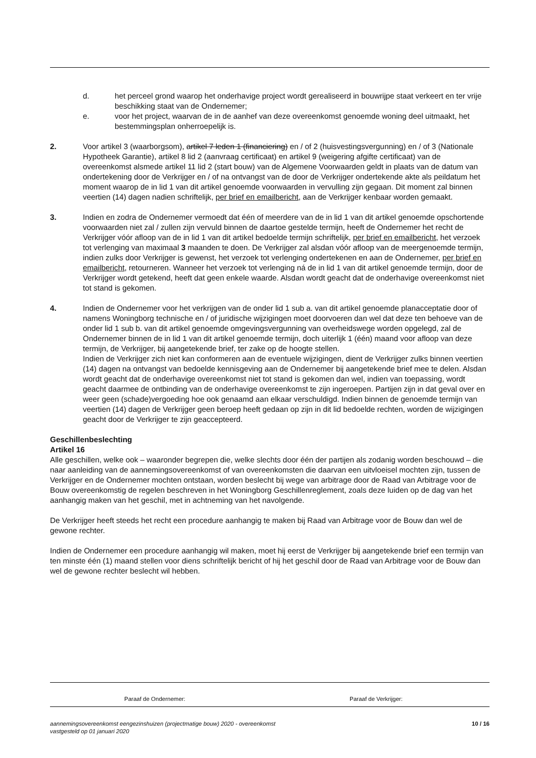d. het perceel grond waarop het onderhavige project wordt gerealiseerd in bouwrijpe staat verkeert en ter vrije beschikking staat van de Ondernemer;
e. voor het project, waarvan de in de aanhef van deze overeenkomst genoemde woning deel uitmaakt, het bestemmingsplan onherroepelijk is.
2. Voor artikel 3 (waarborgsom), artikel 7 leden 1 (financiering) en / of 2 (huisvestingsvergunning) en / of 3 (Nationale Hypotheek Garantie), artikel 8 lid 2 (aanvraag certificaat) en artikel 9 (weigering afgifte certificaat) van de overeenkomst alsmede artikel 11 lid 2 (start bouw) van de Algemene Voorwaarden geldt in plaats van de datum van ondertekening door de Verkrijger en / of na ontvangst van de door de Verkrijger ondertekende akte als peildatum het moment waarop de in lid 1 van dit artikel genoemde voorwaarden in vervulling zijn gegaan. Dit moment zal binnen veertien (14) dagen nadien schriftelijk, per brief en emailbericht, aan de Verkrijger kenbaar worden gemaakt.
3. Indien en zodra de Ondernemer vermoedt dat één of meerdere van de in lid 1 van dit artikel genoemde opschortende voorwaarden niet zal / zullen zijn vervuld binnen de daartoe gestelde termijn, heeft de Ondernemer het recht de Verkrijger vóór afloop van de in lid 1 van dit artikel bedoelde termijn schriftelijk, per brief en emailbericht, het verzoek tot verlenging van maximaal 3 maanden te doen. De Verkrijger zal alsdan vóór afloop van de meergenoemde termijn, indien zulks door Verkrijger is gewenst, het verzoek tot verlenging ondertekenen en aan de Ondernemer, per brief en emailbericht, retourneren. Wanneer het verzoek tot verlenging ná de in lid 1 van dit artikel genoemde termijn, door de Verkrijger wordt getekend, heeft dat geen enkele waarde. Alsdan wordt geacht dat de onderhavige overeenkomst niet tot stand is gekomen.
4. Indien de Ondernemer voor het verkrijgen van de onder lid 1 sub a. van dit artikel genoemde planacceptatie door of namens Woningborg technische en / of juridische wijzigingen moet doorvoeren dan wel dat deze ten behoeve van de onder lid 1 sub b. van dit artikel genoemde omgevingsvergunning van overheidswege worden opgelegd, zal de Ondernemer binnen de in lid 1 van dit artikel genoemde termijn, doch uiterlijk 1 (één) maand voor afloop van deze termijn, de Verkrijger, bij aangetekende brief, ter zake op de hoogte stellen.
Indien de Verkrijger zich niet kan conformeren aan de eventuele wijzigingen, dient de Verkrijger zulks binnen veertien (14) dagen na ontvangst van bedoelde kennisgeving aan de Ondernemer bij aangetekende brief mee te delen. Alsdan wordt geacht dat de onderhavige overeenkomst niet tot stand is gekomen dan wel, indien van toepassing, wordt geacht daarmee de ontbinding van de onderhavige overeenkomst te zijn ingeroepen. Partijen zijn in dat geval over en weer geen (schade)vergoeding hoe ook genaamd aan elkaar verschuldigd. Indien binnen de genoemde termijn van veertien (14) dagen de Verkrijger geen beroep heeft gedaan op zijn in dit lid bedoelde rechten, worden de wijzigingen geacht door de Verkrijger te zijn geaccepteerd.
Geschillenbeslechting
Artikel 16
Alle geschillen, welke ook – waaronder begrepen die, welke slechts door één der partijen als zodanig worden beschouwd – die naar aanleiding van de aannemingsovereenkomst of van overeenkomsten die daarvan een uitvloeisel mochten zijn, tussen de Verkrijger en de Ondernemer mochten ontstaan, worden beslecht bij wege van arbitrage door de Raad van Arbitrage voor de Bouw overeenkomstig de regelen beschreven in het Woningborg Geschillenreglement, zoals deze luiden op de dag van het aanhangig maken van het geschil, met in achtneming van het navolgende.
De Verkrijger heeft steeds het recht een procedure aanhangig te maken bij Raad van Arbitrage voor de Bouw dan wel de gewone rechter.
Indien de Ondernemer een procedure aanhangig wil maken, moet hij eerst de Verkrijger bij aangetekende brief een termijn van ten minste één (1) maand stellen voor diens schriftelijk bericht of hij het geschil door de Raad van Arbitrage voor de Bouw dan wel de gewone rechter beslecht wil hebben.
Paraaf de Ondernemer: Paraaf de Verkrijger:
aannemingsovereenkomst eengezinshuizen (projectmatige bouw) 2020 - overeenkomst
vastgesteld op 01 januari 2020
10 / 16